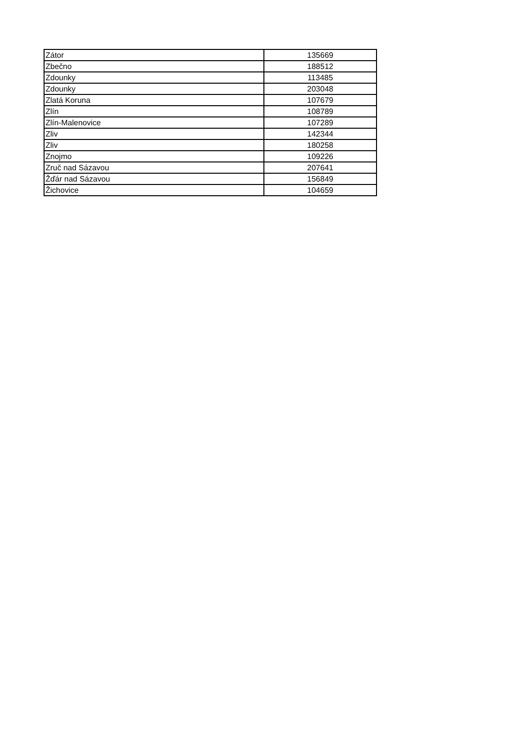| Zátor | 135669 |
| Zbečno | 188512 |
| Zdounky | 113485 |
| Zdounky | 203048 |
| Zlatá Koruna | 107679 |
| Zlín | 108789 |
| Zlín-Malenovice | 107289 |
| Zliv | 142344 |
| Zliv | 180258 |
| Znojmo | 109226 |
| Zruč nad Sázavou | 207641 |
| Žďár nad Sázavou | 156849 |
| Žichovice | 104659 |